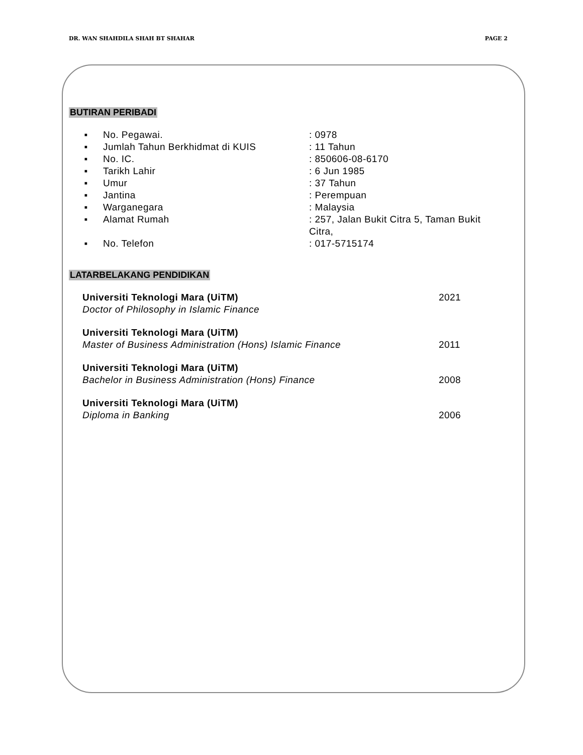DR. WAN SHAHDILA SHAH BT SHAHAR PAGE 2
BUTIRAN PERIBADI
| ▪ | No. Pegawai. | : 0978 |
| ▪ | Jumlah Tahun Berkhidmat di KUIS | : 11 Tahun |
| ▪ | No. IC. | : 850606-08-6170 |
| ▪ | Tarikh Lahir | : 6 Jun 1985 |
| ▪ | Umur | : 37 Tahun |
| ▪ | Jantina | : Perempuan |
| ▪ | Warganegara | : Malaysia |
| ▪ | Alamat Rumah | : 257, Jalan Bukit Citra 5, Taman Bukit Citra, |
| ▪ | No. Telefon | : 017-5715174 |
LATARBELAKANG PENDIDIKAN
| Universiti Teknologi Mara (UiTM) | 2021 |
| Doctor of Philosophy in Islamic Finance | |
| Universiti Teknologi Mara (UiTM) | |
| Master of Business Administration (Hons) Islamic Finance | 2011 |
| Universiti Teknologi Mara (UiTM) | |
| Bachelor in Business Administration (Hons) Finance | 2008 |
| Universiti Teknologi Mara (UiTM) | |
| Diploma in Banking | 2006 |